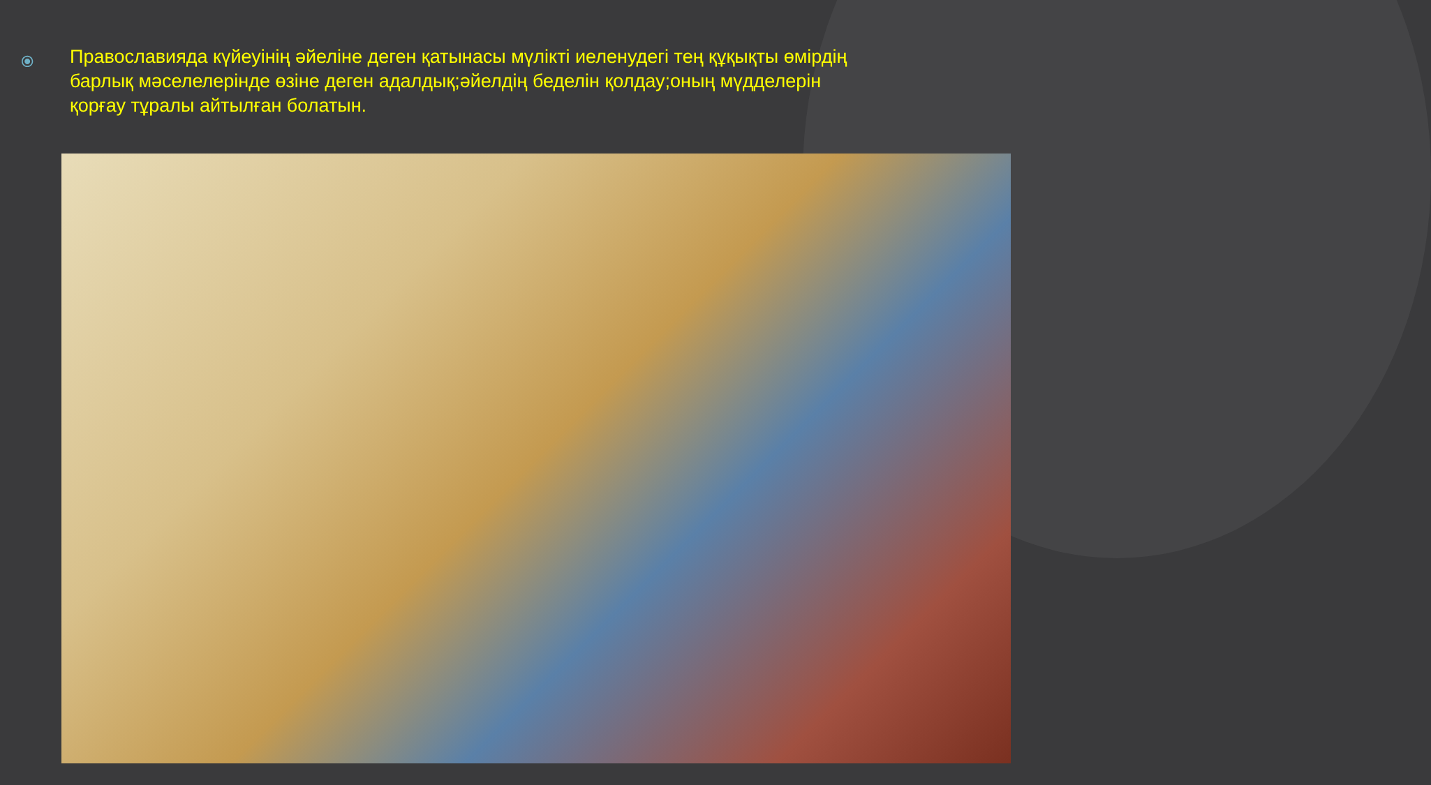⦿
Православияда күйеуінің әйеліне деген қатынасы мүлікті иеленудегі тең құқықты өмірдің барлық мәселелерінде өзіне деген адалдық;әйелдің беделін қолдау;оның мүдделерін қорғау тұралы айтылған болатын.